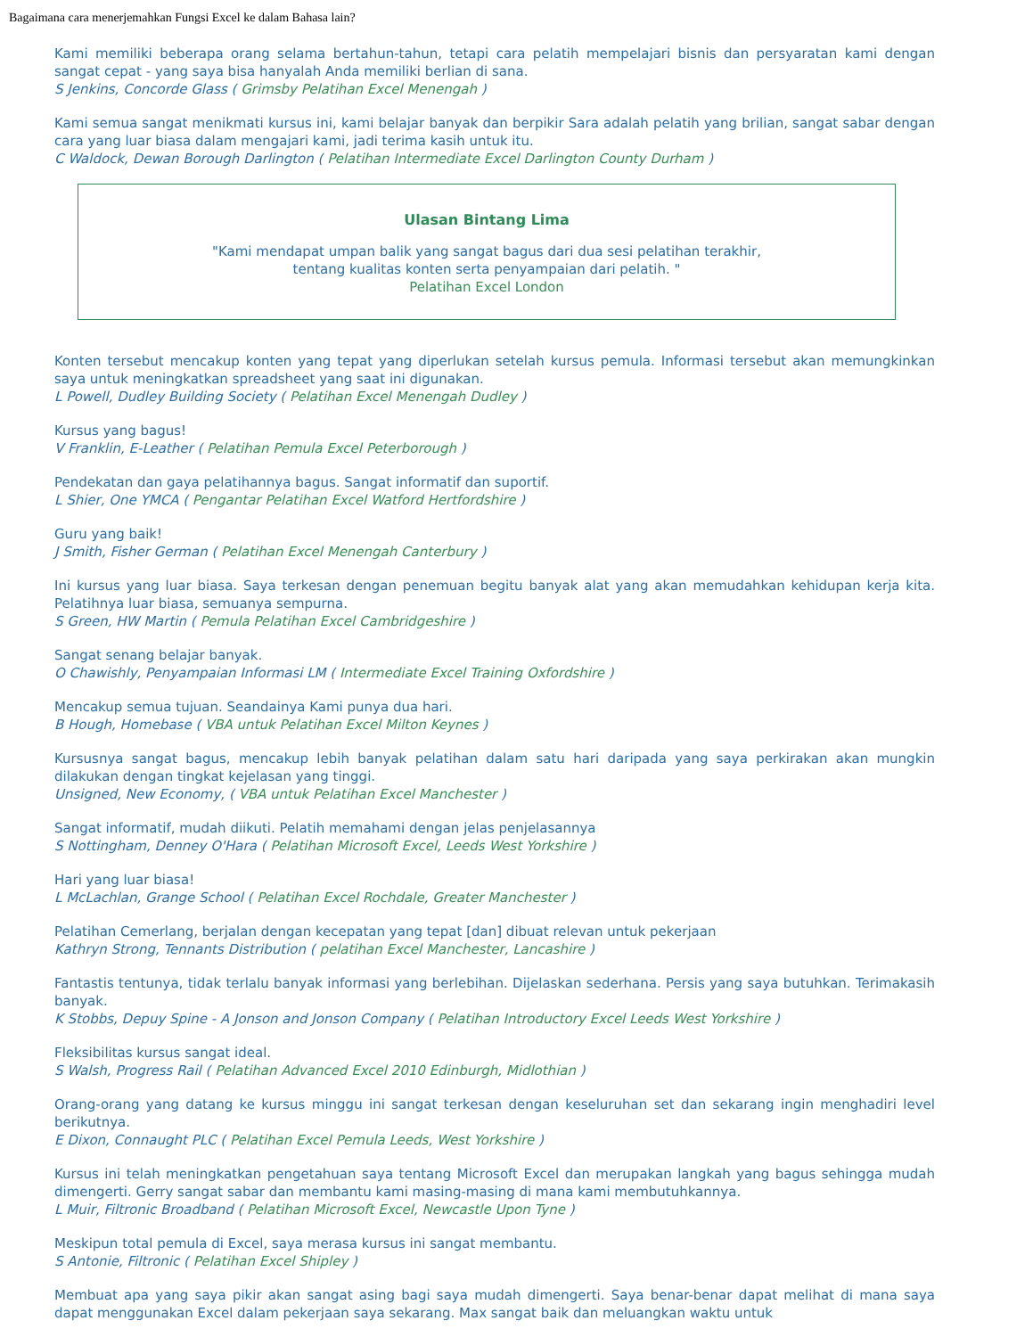Bagaimana cara menerjemahkan Fungsi Excel ke dalam Bahasa lain?
Kami memiliki beberapa orang selama bertahun-tahun, tetapi cara pelatih mempelajari bisnis dan persyaratan kami dengan sangat cepat - yang saya bisa hanyalah Anda memiliki berlian di sana.
S Jenkins, Concorde Glass ( Grimsby Pelatihan Excel Menengah )
Kami semua sangat menikmati kursus ini, kami belajar banyak dan berpikir Sara adalah pelatih yang brilian, sangat sabar dengan cara yang luar biasa dalam mengajari kami, jadi terima kasih untuk itu.
C Waldock, Dewan Borough Darlington ( Pelatihan Intermediate Excel Darlington County Durham )
Ulasan Bintang Lima
"Kami mendapat umpan balik yang sangat bagus dari dua sesi pelatihan terakhir,
tentang kualitas konten serta penyampaian dari pelatih. "
Pelatihan Excel London
Konten tersebut mencakup konten yang tepat yang diperlukan setelah kursus pemula. Informasi tersebut akan memungkinkan saya untuk meningkatkan spreadsheet yang saat ini digunakan.
L Powell, Dudley Building Society ( Pelatihan Excel Menengah Dudley )
Kursus yang bagus!
V Franklin, E-Leather ( Pelatihan Pemula Excel Peterborough )
Pendekatan dan gaya pelatihannya bagus. Sangat informatif dan suportif.
L Shier, One YMCA ( Pengantar Pelatihan Excel Watford Hertfordshire )
Guru yang baik!
J Smith, Fisher German ( Pelatihan Excel Menengah Canterbury )
Ini kursus yang luar biasa. Saya terkesan dengan penemuan begitu banyak alat yang akan memudahkan kehidupan kerja kita. Pelatihnya luar biasa, semuanya sempurna.
S Green, HW Martin ( Pemula Pelatihan Excel Cambridgeshire )
Sangat senang belajar banyak.
O Chawishly, Penyampaian Informasi LM ( Intermediate Excel Training Oxfordshire )
Mencakup semua tujuan. Seandainya Kami punya dua hari.
B Hough, Homebase ( VBA untuk Pelatihan Excel Milton Keynes )
Kursusnya sangat bagus, mencakup lebih banyak pelatihan dalam satu hari daripada yang saya perkirakan akan mungkin dilakukan dengan tingkat kejelasan yang tinggi.
Unsigned, New Economy, ( VBA untuk Pelatihan Excel Manchester )
Sangat informatif, mudah diikuti. Pelatih memahami dengan jelas penjelasannya
S Nottingham, Denney O'Hara ( Pelatihan Microsoft Excel, Leeds West Yorkshire )
Hari yang luar biasa!
L McLachlan, Grange School ( Pelatihan Excel Rochdale, Greater Manchester )
Pelatihan Cemerlang, berjalan dengan kecepatan yang tepat [dan] dibuat relevan untuk pekerjaan
Kathryn Strong, Tennants Distribution ( pelatihan Excel Manchester, Lancashire )
Fantastis tentunya, tidak terlalu banyak informasi yang berlebihan. Dijelaskan sederhana. Persis yang saya butuhkan. Terimakasih banyak.
K Stobbs, Depuy Spine - A Jonson and Jonson Company ( Pelatihan Introductory Excel Leeds West Yorkshire )
Fleksibilitas kursus sangat ideal.
S Walsh, Progress Rail ( Pelatihan Advanced Excel 2010 Edinburgh, Midlothian )
Orang-orang yang datang ke kursus minggu ini sangat terkesan dengan keseluruhan set dan sekarang ingin menghadiri level berikutnya.
E Dixon, Connaught PLC ( Pelatihan Excel Pemula Leeds, West Yorkshire )
Kursus ini telah meningkatkan pengetahuan saya tentang Microsoft Excel dan merupakan langkah yang bagus sehingga mudah dimengerti. Gerry sangat sabar dan membantu kami masing-masing di mana kami membutuhkannya.
L Muir, Filtronic Broadband ( Pelatihan Microsoft Excel, Newcastle Upon Tyne )
Meskipun total pemula di Excel, saya merasa kursus ini sangat membantu.
S Antonie, Filtronic ( Pelatihan Excel Shipley )
Membuat apa yang saya pikir akan sangat asing bagi saya mudah dimengerti. Saya benar-benar dapat melihat di mana saya dapat menggunakan Excel dalam pekerjaan saya sekarang. Max sangat baik dan meluangkan waktu untuk